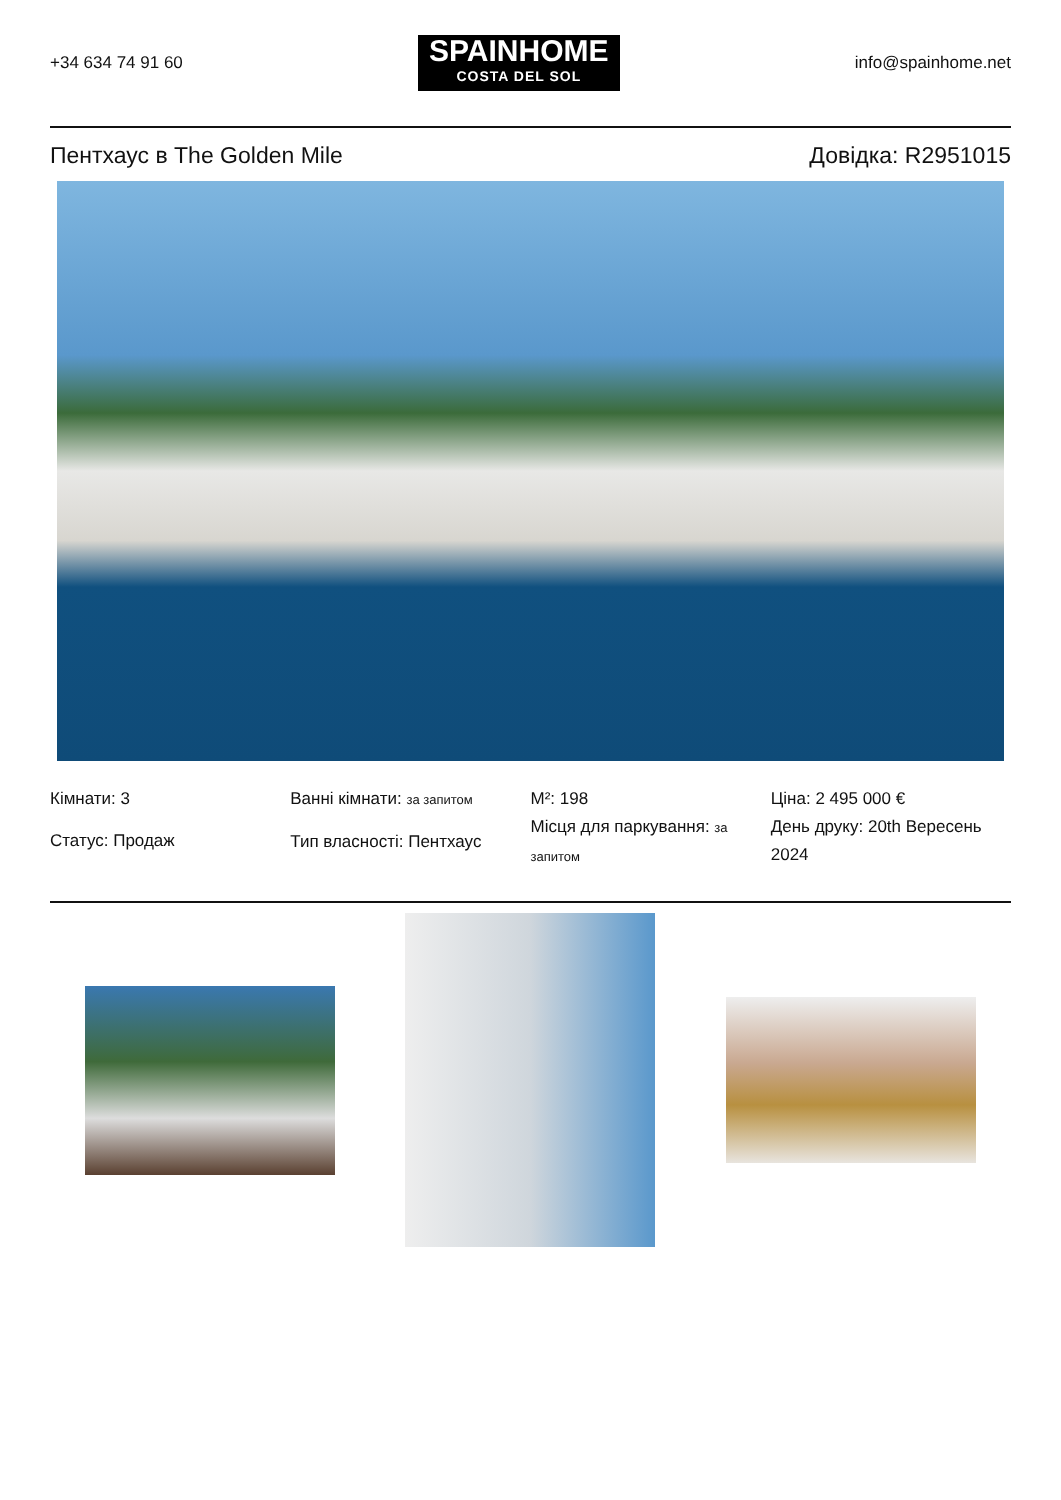+34 634 74 91 60
SPAINHOME
COSTA DEL SOL
info@spainhome.net
Пентхаус в The Golden Mile Довідка: R2951015
Кімнати: 3
Статус: Продаж
Ванні кімнати: за запитом
Тип власності: Пентхаус
M²: 198
Місця для паркування: за запитом
Ціна: 2 495 000 €
День друку: 20th Вересень 2024